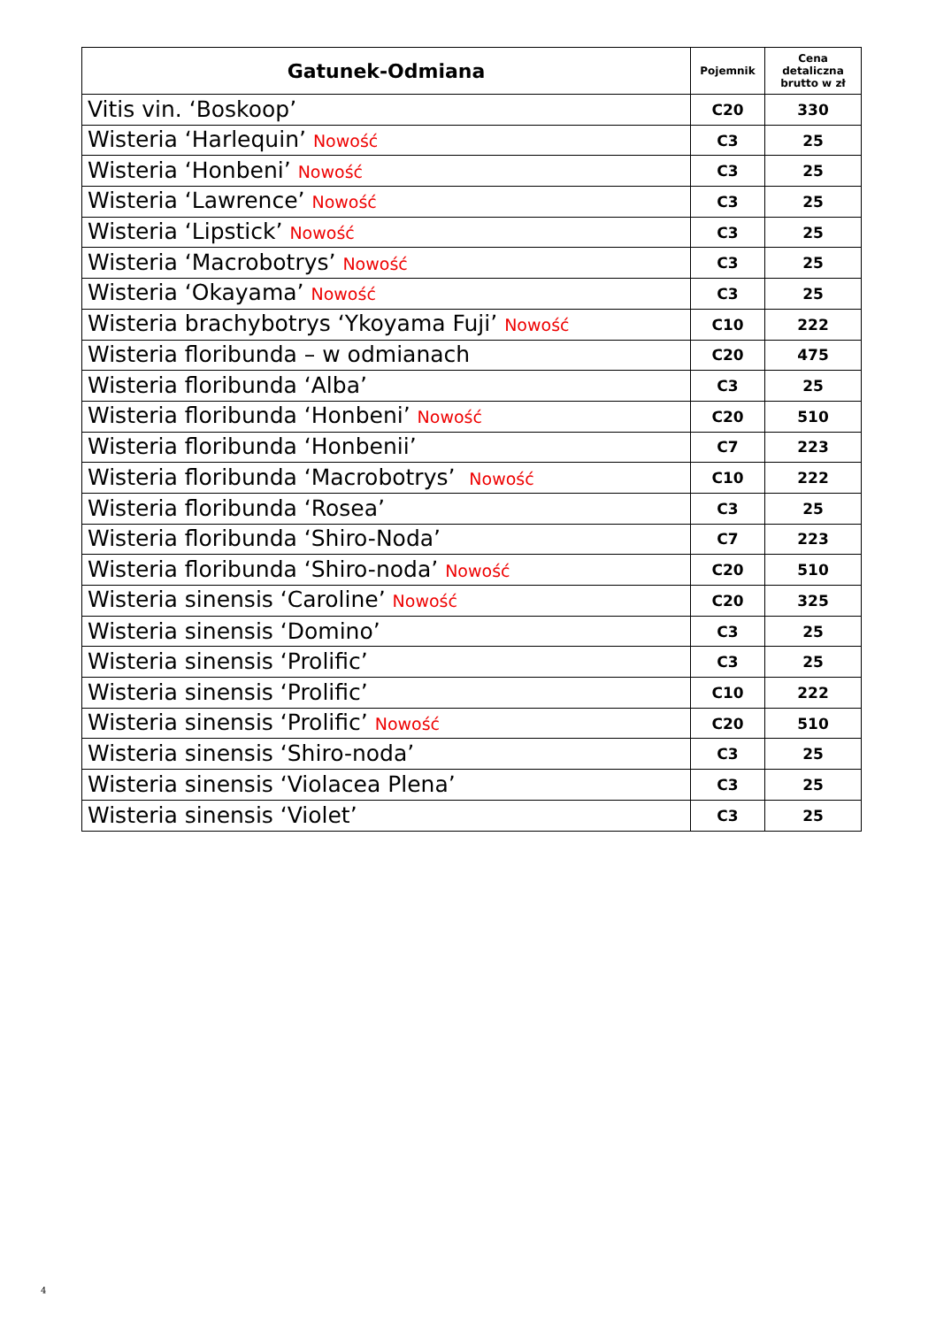| Gatunek-Odmiana | Pojemnik | Cena detaliczna brutto w zł |
| --- | --- | --- |
| Vitis vin. ‘Boskoop’ | C20 | 330 |
| Wisteria ‘Harlequin’ Nowość | C3 | 25 |
| Wisteria ‘Honbeni’ Nowość | C3 | 25 |
| Wisteria ‘Lawrence’ Nowość | C3 | 25 |
| Wisteria ‘Lipstick’ Nowość | C3 | 25 |
| Wisteria ‘Macrobotrys’ Nowość | C3 | 25 |
| Wisteria ‘Okayama’ Nowość | C3 | 25 |
| Wisteria brachybotrys ‘Ykoyama Fuji’ Nowość | C10 | 222 |
| Wisteria floribunda – w odmianach | C20 | 475 |
| Wisteria floribunda ‘Alba’ | C3 | 25 |
| Wisteria floribunda ‘Honbeni’ Nowość | C20 | 510 |
| Wisteria floribunda ‘Honbenii’ | C7 | 223 |
| Wisteria floribunda ‘Macrobotrys’ Nowość | C10 | 222 |
| Wisteria floribunda ‘Rosea’ | C3 | 25 |
| Wisteria floribunda ‘Shiro-Noda’ | C7 | 223 |
| Wisteria floribunda ‘Shiro-noda’ Nowość | C20 | 510 |
| Wisteria sinensis ‘Caroline’ Nowość | C20 | 325 |
| Wisteria sinensis ‘Domino’ | C3 | 25 |
| Wisteria sinensis ‘Prolific’ | C3 | 25 |
| Wisteria sinensis ‘Prolific’ | C10 | 222 |
| Wisteria sinensis ‘Prolific’ Nowość | C20 | 510 |
| Wisteria sinensis ‘Shiro-noda’ | C3 | 25 |
| Wisteria sinensis ‘Violacea Plena’ | C3 | 25 |
| Wisteria sinensis ‘Violet’ | C3 | 25 |
4